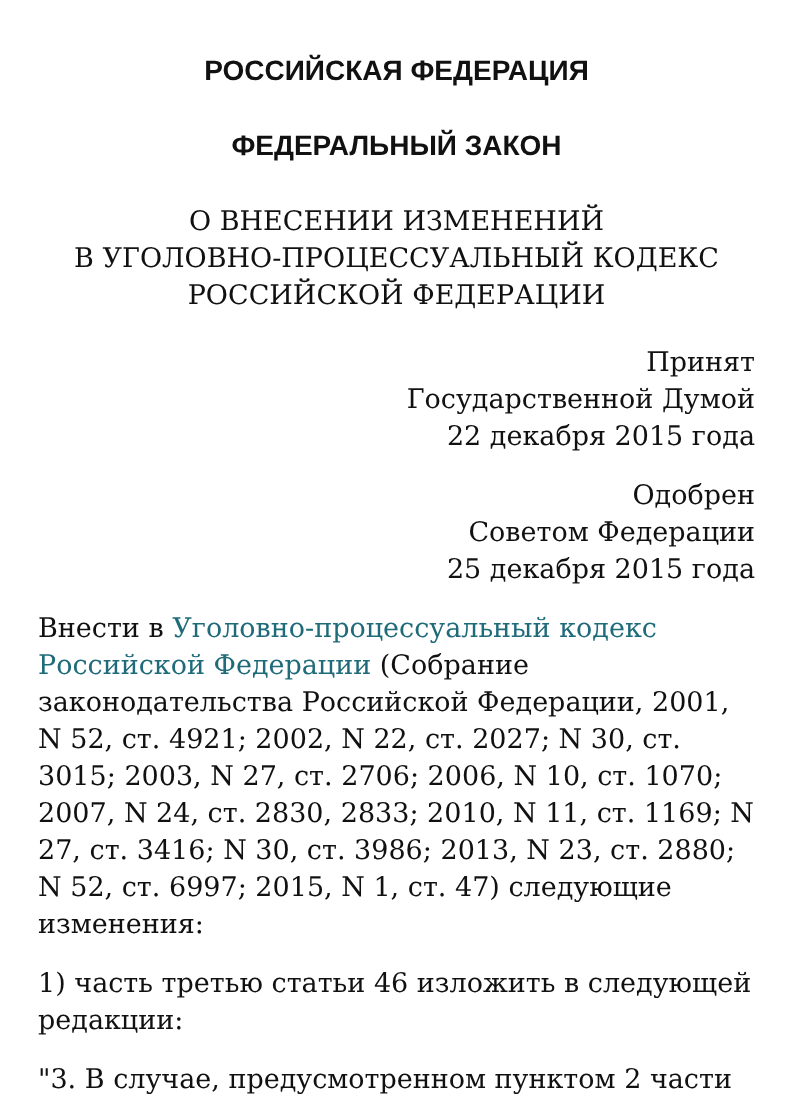РОССИЙСКАЯ ФЕДЕРАЦИЯ
ФЕДЕРАЛЬНЫЙ ЗАКОН
О ВНЕСЕНИИ ИЗМЕНЕНИЙ
В УГОЛОВНО-ПРОЦЕССУАЛЬНЫЙ КОДЕКС
РОССИЙСКОЙ ФЕДЕРАЦИИ
Принят
Государственной Думой
22 декабря 2015 года
Одобрен
Советом Федерации
25 декабря 2015 года
Внести в Уголовно-процессуальный кодекс Российской Федерации (Собрание законодательства Российской Федерации, 2001, N 52, ст. 4921; 2002, N 22, ст. 2027; N 30, ст. 3015; 2003, N 27, ст. 2706; 2006, N 10, ст. 1070; 2007, N 24, ст. 2830, 2833; 2010, N 11, ст. 1169; N 27, ст. 3416; N 30, ст. 3986; 2013, N 23, ст. 2880; N 52, ст. 6997; 2015, N 1, ст. 47) следующие изменения:
1) часть третью статьи 46 изложить в следующей редакции:
"3. В случае, предусмотренном пунктом 2 части